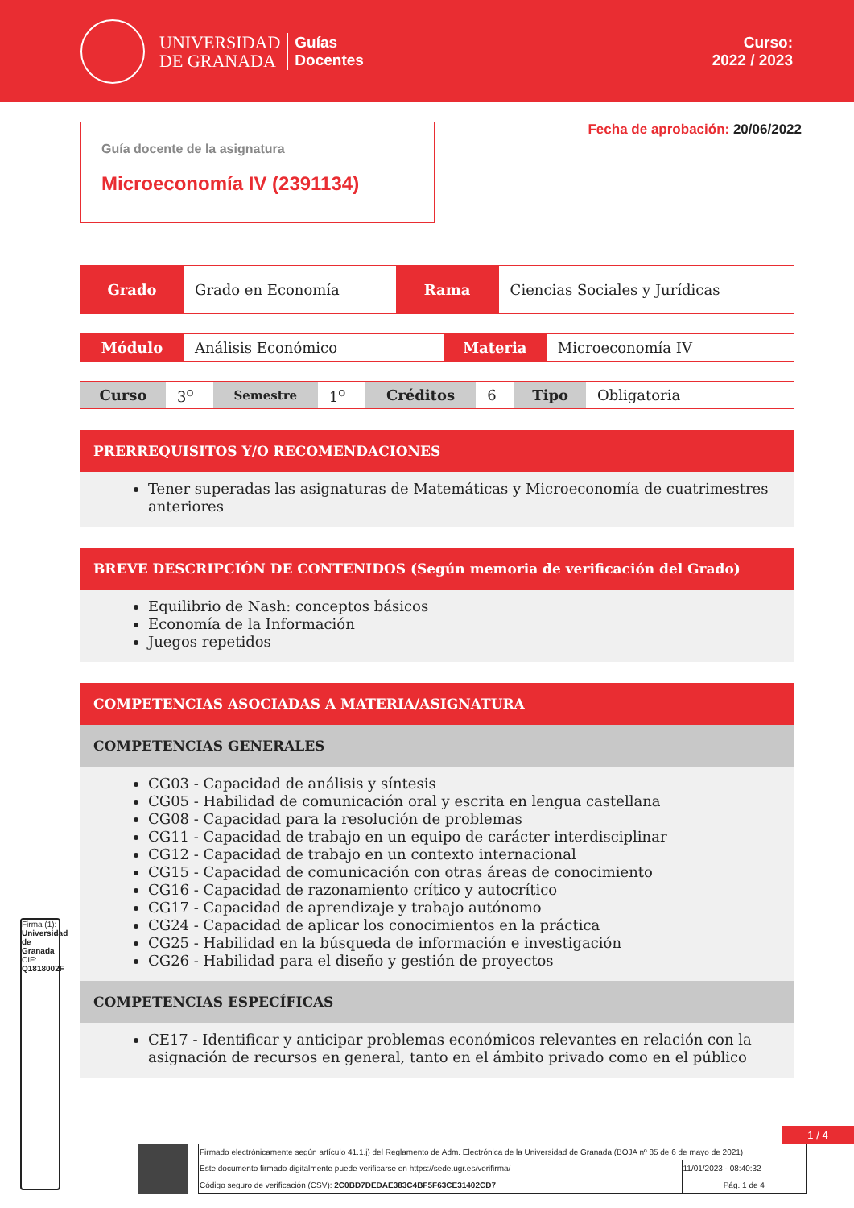UNIVERSIDAD
DE GRANADA
Guías
Docentes
Curso:
2022 / 2023
Guía docente de la asignatura
Microeconomía IV (2391134)
Fecha de aprobación: 20/06/2022
| Grado | Grado en Economía | Rama | Ciencias Sociales y Jurídicas |
| Módulo | Análisis Económico | Materia | Microeconomía IV |
| Curso | 3<sup>o</sup> | Semestre | 1<sup>o</sup> | Créditos | 6 | Tipo | Obligatoria |
PRERREQUISITOS Y/O RECOMENDACIONES
Tener superadas las asignaturas de Matemáticas y Microeconomía de cuatrimestres anteriores
BREVE DESCRIPCIÓN DE CONTENIDOS (Según memoria de verificación del Grado)
Equilibrio de Nash: conceptos básicos
Economía de la Información
Juegos repetidos
COMPETENCIAS ASOCIADAS A MATERIA/ASIGNATURA
COMPETENCIAS GENERALES
CG03 - Capacidad de análisis y síntesis
CG05 - Habilidad de comunicación oral y escrita en lengua castellana
CG08 - Capacidad para la resolución de problemas
CG11 - Capacidad de trabajo en un equipo de carácter interdisciplinar
CG12 - Capacidad de trabajo en un contexto internacional
CG15 - Capacidad de comunicación con otras áreas de conocimiento
CG16 - Capacidad de razonamiento crítico y autocrítico
CG17 - Capacidad de aprendizaje y trabajo autónomo
CG24 - Capacidad de aplicar los conocimientos en la práctica
CG25 - Habilidad en la búsqueda de información e investigación
CG26 - Habilidad para el diseño y gestión de proyectos
COMPETENCIAS ESPECÍFICAS
CE17 - Identificar y anticipar problemas económicos relevantes en relación con la asignación de recursos en general, tanto en el ámbito privado como en el público
1 / 4
Firma (1): Universidad de Granada
CIF: Q1818002F
| Firmado electrónicamente según artículo 41.1.j) del Reglamento de Adm. Electrónica de la Universidad de Granada (BOJA nº 85 de 6 de mayo de 2021) | |
| Este documento firmado digitalmente puede verificarse en https://sede.ugr.es/verifirma/ | 11/01/2023 - 08:40:32 |
| Código seguro de verificación (CSV): 2C0BD7DEDAE383C4BF5F63CE31402CD7 | Pág. 1 de 4 |